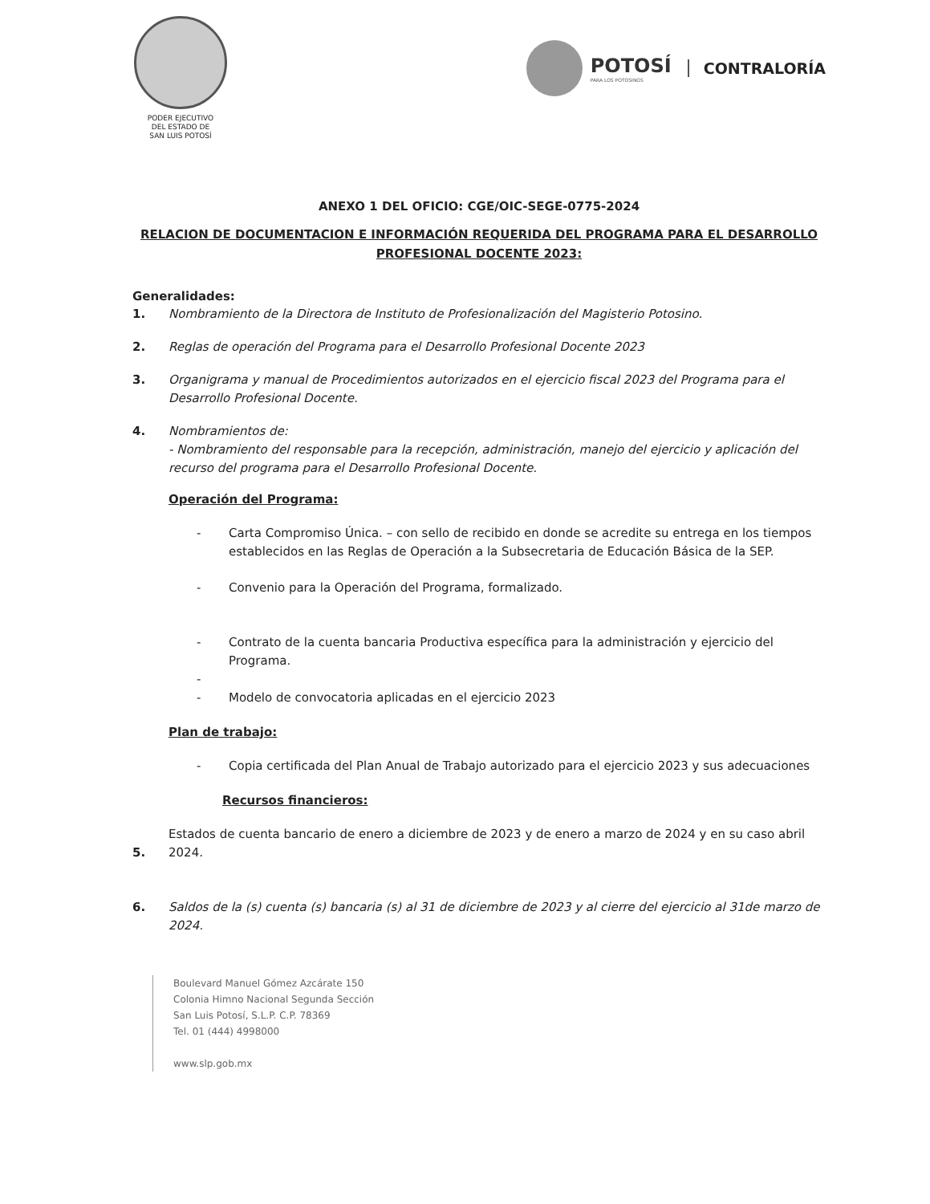PODER EJECUTIVO
DEL ESTADO DE
SAN LUIS POTOSÍ
POTOSÍ
PARA LOS POTOSINOS
CONTRALORÍA
ANEXO 1 DEL OFICIO: CGE/OIC-SEGE-0775-2024
RELACION DE DOCUMENTACION E INFORMACIÓN REQUERIDA DEL PROGRAMA PARA EL DESARROLLO PROFESIONAL DOCENTE 2023:
Generalidades:
1. Nombramiento de la Directora de Instituto de Profesionalización del Magisterio Potosino.
2. Reglas de operación del Programa para el Desarrollo Profesional Docente 2023
3. Organigrama y manual de Procedimientos autorizados en el ejercicio fiscal 2023 del Programa para el Desarrollo Profesional Docente.
4. Nombramientos de:
- Nombramiento del responsable para la recepción, administración, manejo del ejercicio y aplicación del recurso del programa para el Desarrollo Profesional Docente.
Operación del Programa:
- Carta Compromiso Única. – con sello de recibido en donde se acredite su entrega en los tiempos establecidos en las Reglas de Operación a la Subsecretaria de Educación Básica de la SEP.
- Convenio para la Operación del Programa, formalizado.
- Contrato de la cuenta bancaria Productiva específica para la administración y ejercicio del Programa.
-
- Modelo de convocatoria aplicadas en el ejercicio 2023
Plan de trabajo:
- Copia certificada del Plan Anual de Trabajo autorizado para el ejercicio 2023 y sus adecuaciones
Recursos financieros:
5. Estados de cuenta bancario de enero a diciembre de 2023 y de enero a marzo de 2024 y en su caso abril 2024.
6. Saldos de la (s) cuenta (s) bancaria (s) al 31 de diciembre de 2023 y al cierre del ejercicio al 31de marzo de 2024.
Boulevard Manuel Gómez Azcárate 150
Colonia Himno Nacional Segunda Sección
San Luis Potosí, S.L.P. C.P. 78369
Tel. 01 (444) 4998000
www.slp.gob.mx